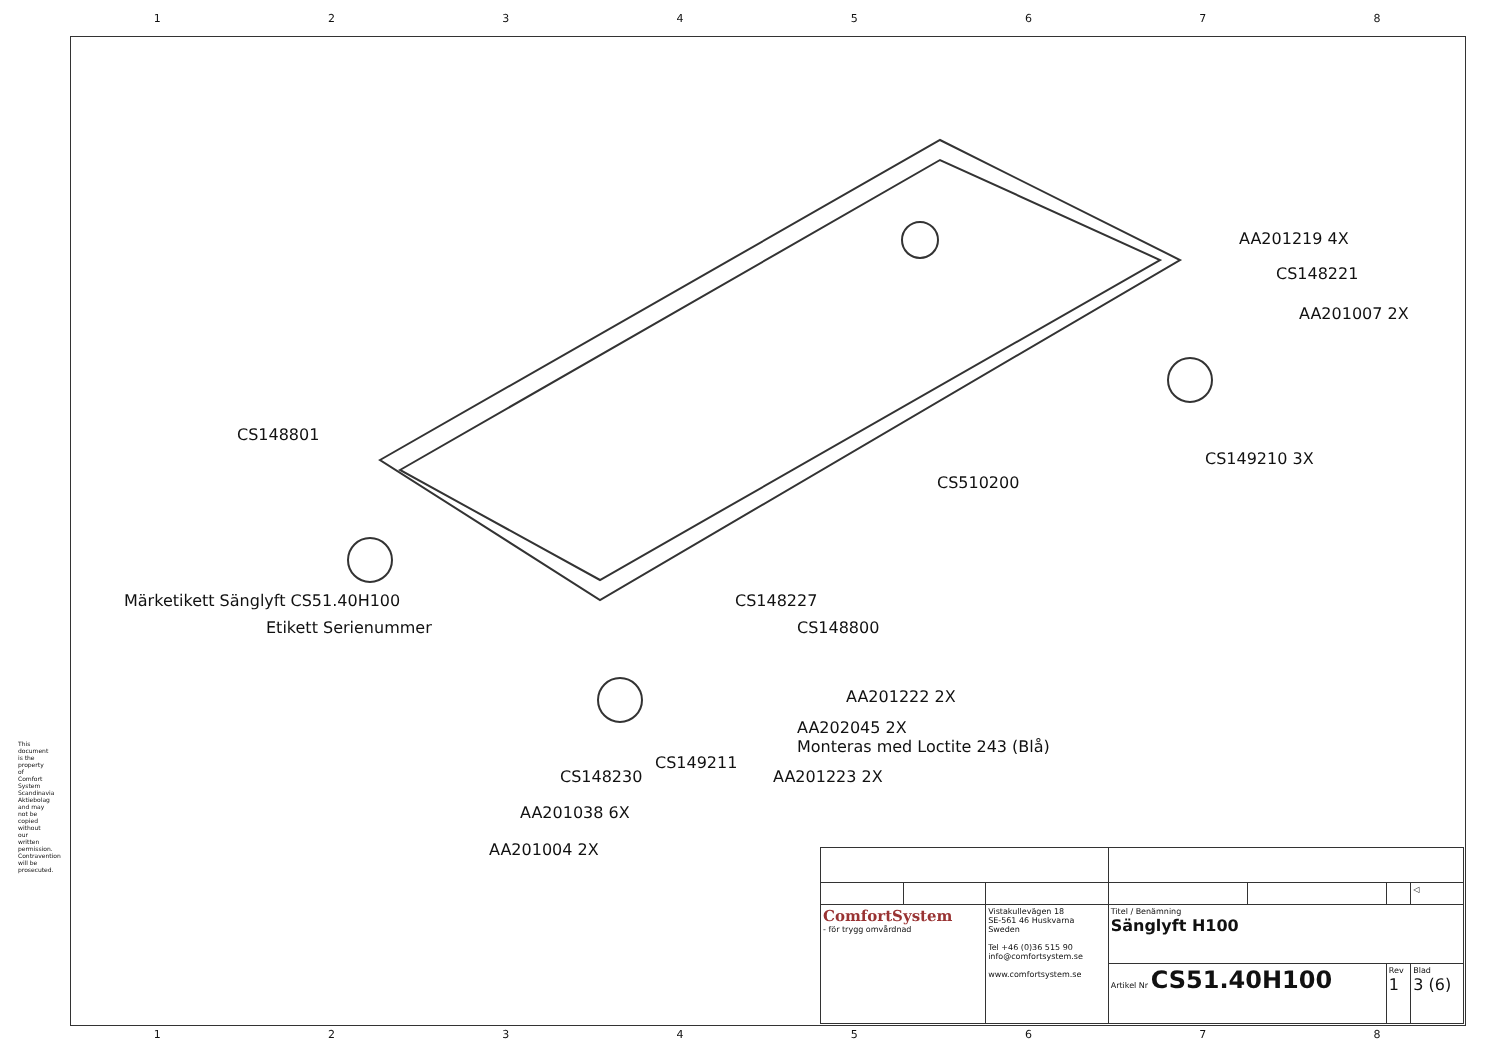12345678
CS148801
AA201219 4X
CS148221
AA201007 2X
CS149210 3X
CS510200
Märketikett Sänglyft CS51.40H100
Etikett Serienummer
CS148227
CS148800
AA201222 2X
AA202045 2X
Monteras med Loctite 243 (Blå)
CS148230
CS149211
AA201223 2X
AA201038 6X
AA201004 2X
This document is the property of Comfort System Scandinavia Aktiebolag and may not be copied without our written permission. Contravention will be prosecuted.
| | | | | | | ◁ |
| ComfortSystem - för trygg omvårdnad | | Vistakullevägen 18 SE-561 46 Huskvarna Sweden Tel +46 (0)36 515 90 info@comfortsystem.se www.comfortsystem.se | Titel / Benämning Sänglyft H100 | | | |
| | | | Artikel Nr CS51.40H100 | | Rev 1 | Blad 3 (6) |
12345678